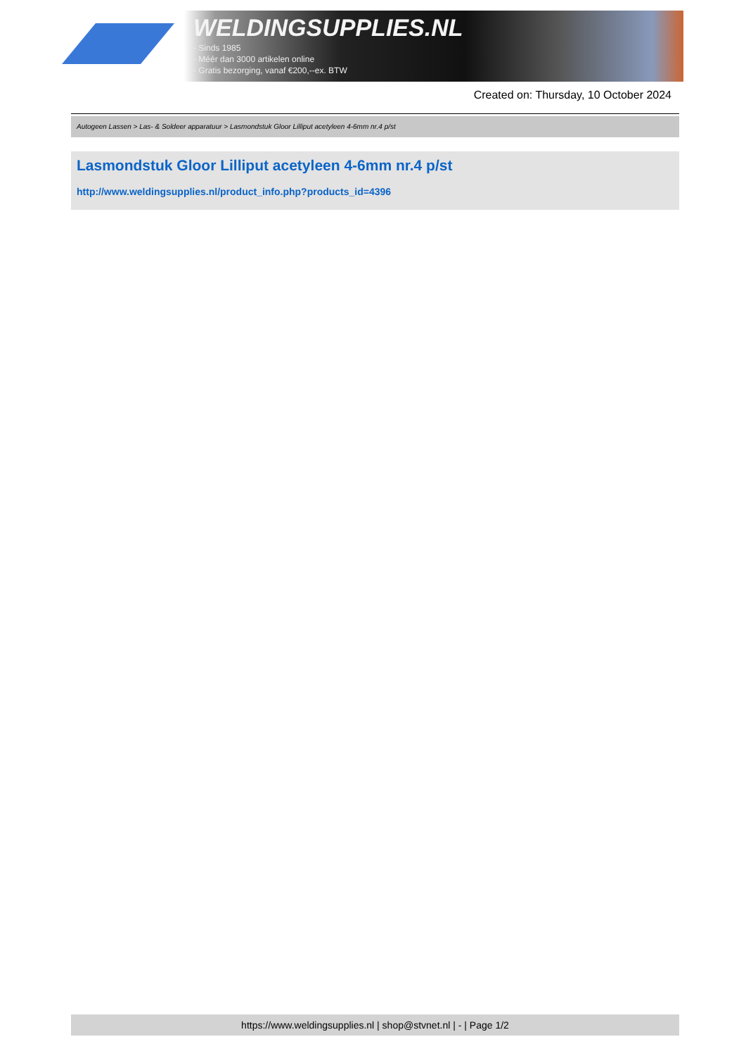WELDINGSUPPLIES.NL
- Sinds 1985
- Méér dan 3000 artikelen online
- Gratis bezorging, vanaf €200,--ex. BTW
Created on: Thursday, 10 October 2024
Autogeen Lassen > Las- & Soldeer apparatuur > Lasmondstuk Gloor Lilliput acetyleen 4-6mm nr.4 p/st
Lasmondstuk Gloor Lilliput acetyleen 4-6mm nr.4 p/st
http://www.weldingsupplies.nl/product_info.php?products_id=4396
https://www.weldingsupplies.nl | shop@stvnet.nl | - | Page 1/2